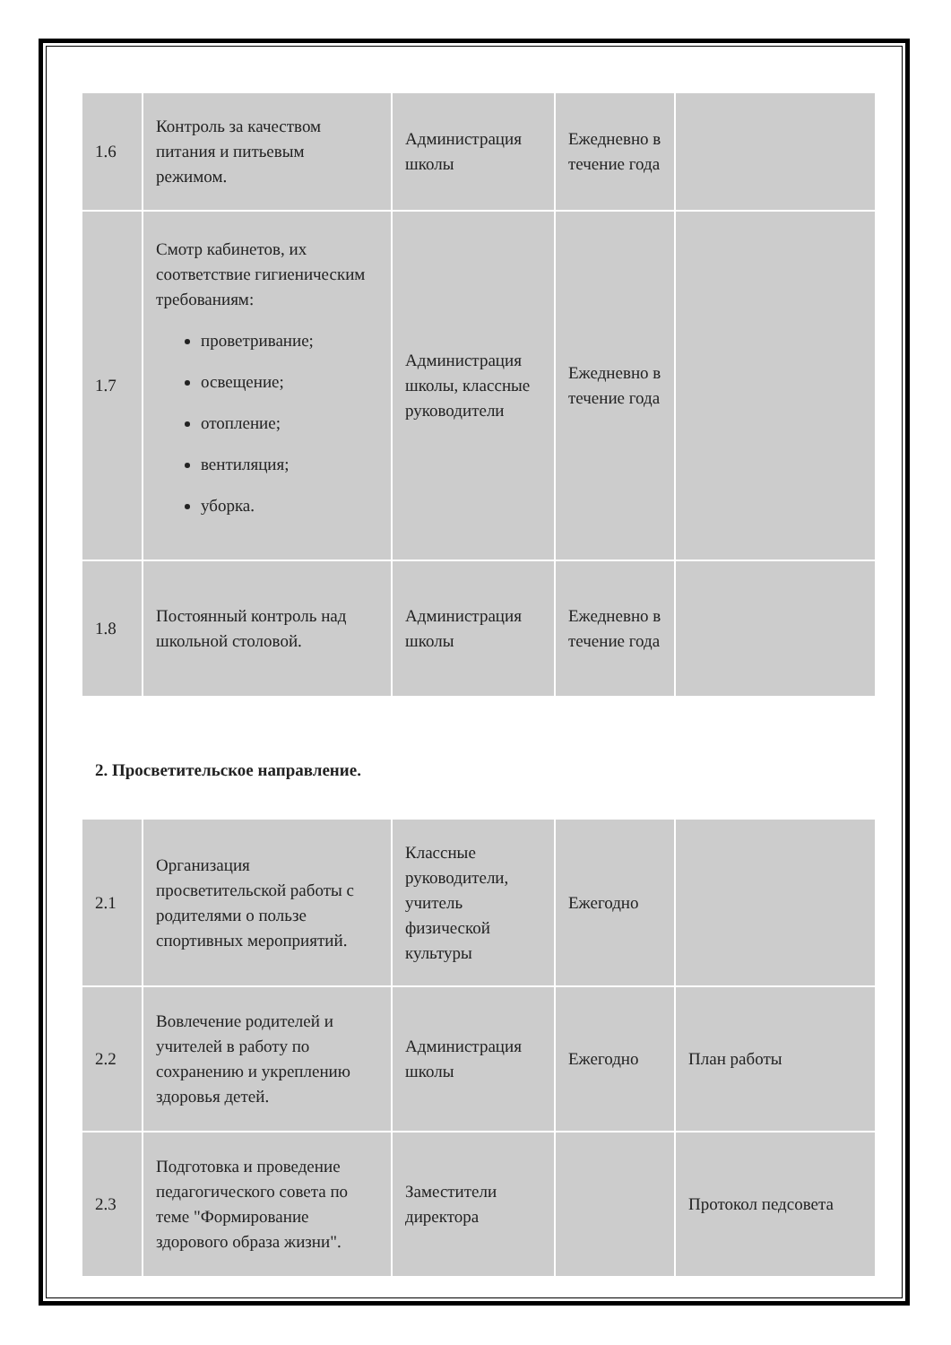| 1.6 | Контроль за качеством питания и питьевым режимом. | Администрация школы | Ежедневно в течение года | |
| 1.7 | Смотр кабинетов, их соответствие гигиеническим требованиям: проветривание; освещение; отопление; вентиляция; уборка. | Администрация школы, классные руководители | Ежедневно в течение года | |
| 1.8 | Постоянный контроль над школьной столовой. | Администрация школы | Ежедневно в течение года | |
2. Просветительское направление.
| 2.1 | Организация просветительской работы с родителями о пользе спортивных мероприятий. | Классные руководители, учитель физической культуры | Ежегодно | |
| 2.2 | Вовлечение родителей и учителей в работу по сохранению и укреплению здоровья детей. | Администрация школы | Ежегодно | План работы |
| 2.3 | Подготовка и проведение педагогического совета по теме "Формирование здорового образа жизни". | Заместители директора | | Протокол педсовета |